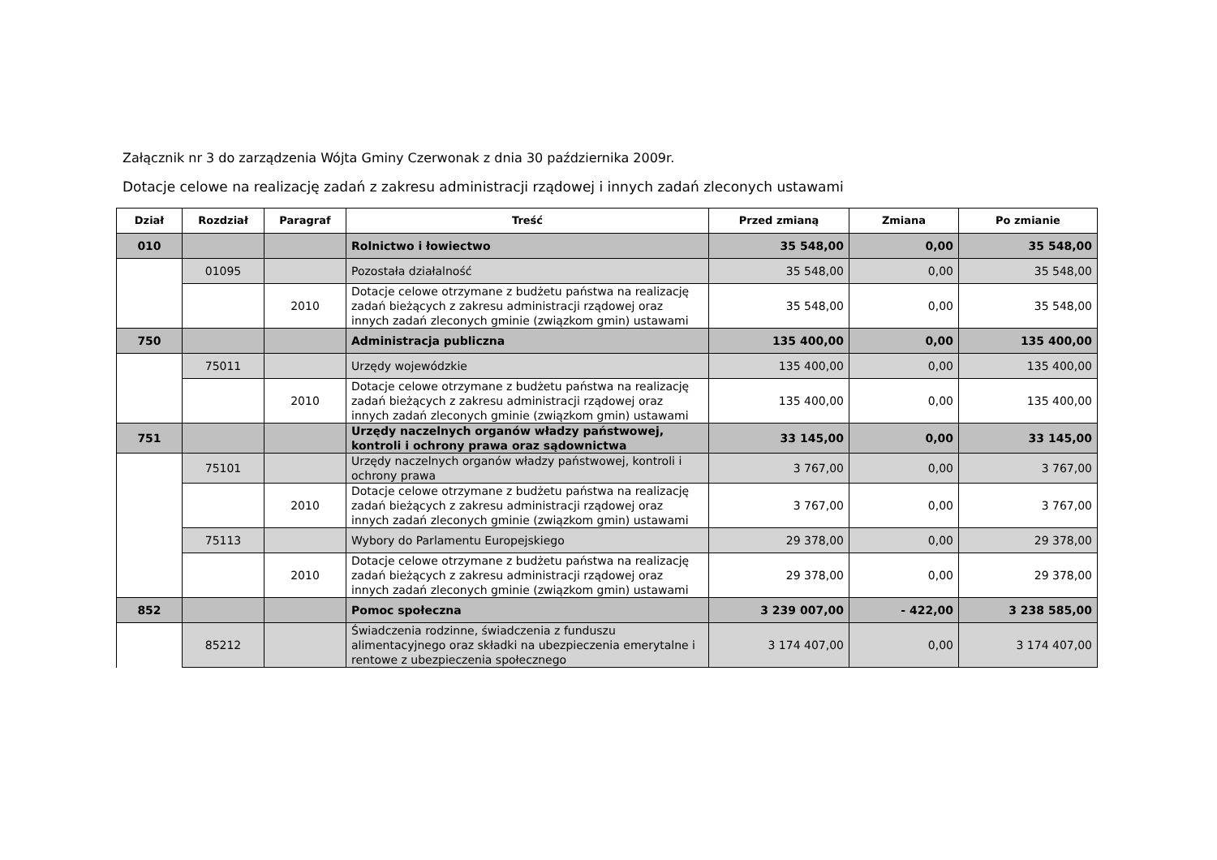Załącznik nr 3 do zarządzenia Wójta Gminy Czerwonak z dnia 30 października 2009r.
Dotacje celowe na realizację zadań z zakresu administracji rządowej i innych zadań zleconych ustawami
| Dział | Rozdział | Paragraf | Treść | Przed zmianą | Zmiana | Po zmianie |
| --- | --- | --- | --- | --- | --- | --- |
| 010 | | | Rolnictwo i łowiectwo | 35 548,00 | 0,00 | 35 548,00 |
| | 01095 | | Pozostała działalność | 35 548,00 | 0,00 | 35 548,00 |
| | | 2010 | Dotacje celowe otrzymane z budżetu państwa na realizację zadań bieżących z zakresu administracji rządowej oraz innych zadań zleconych gminie (związkom gmin) ustawami | 35 548,00 | 0,00 | 35 548,00 |
| 750 | | | Administracja publiczna | 135 400,00 | 0,00 | 135 400,00 |
| | 75011 | | Urzędy wojewódzkie | 135 400,00 | 0,00 | 135 400,00 |
| | | 2010 | Dotacje celowe otrzymane z budżetu państwa na realizację zadań bieżących z zakresu administracji rządowej oraz innych zadań zleconych gminie (związkom gmin) ustawami | 135 400,00 | 0,00 | 135 400,00 |
| 751 | | | Urzędy naczelnych organów władzy państwowej, kontroli i ochrony prawa oraz sądownictwa | 33 145,00 | 0,00 | 33 145,00 |
| | 75101 | | Urzędy naczelnych organów władzy państwowej, kontroli i ochrony prawa | 3 767,00 | 0,00 | 3 767,00 |
| | | 2010 | Dotacje celowe otrzymane z budżetu państwa na realizację zadań bieżących z zakresu administracji rządowej oraz innych zadań zleconych gminie (związkom gmin) ustawami | 3 767,00 | 0,00 | 3 767,00 |
| | 75113 | | Wybory do Parlamentu Europejskiego | 29 378,00 | 0,00 | 29 378,00 |
| | | 2010 | Dotacje celowe otrzymane z budżetu państwa na realizację zadań bieżących z zakresu administracji rządowej oraz innych zadań zleconych gminie (związkom gmin) ustawami | 29 378,00 | 0,00 | 29 378,00 |
| 852 | | | Pomoc społeczna | 3 239 007,00 | - 422,00 | 3 238 585,00 |
| | 85212 | | Świadczenia rodzinne, świadczenia z funduszu alimentacyjnego oraz składki na ubezpieczenia emerytalne i rentowe z ubezpieczenia społecznego | 3 174 407,00 | 0,00 | 3 174 407,00 |